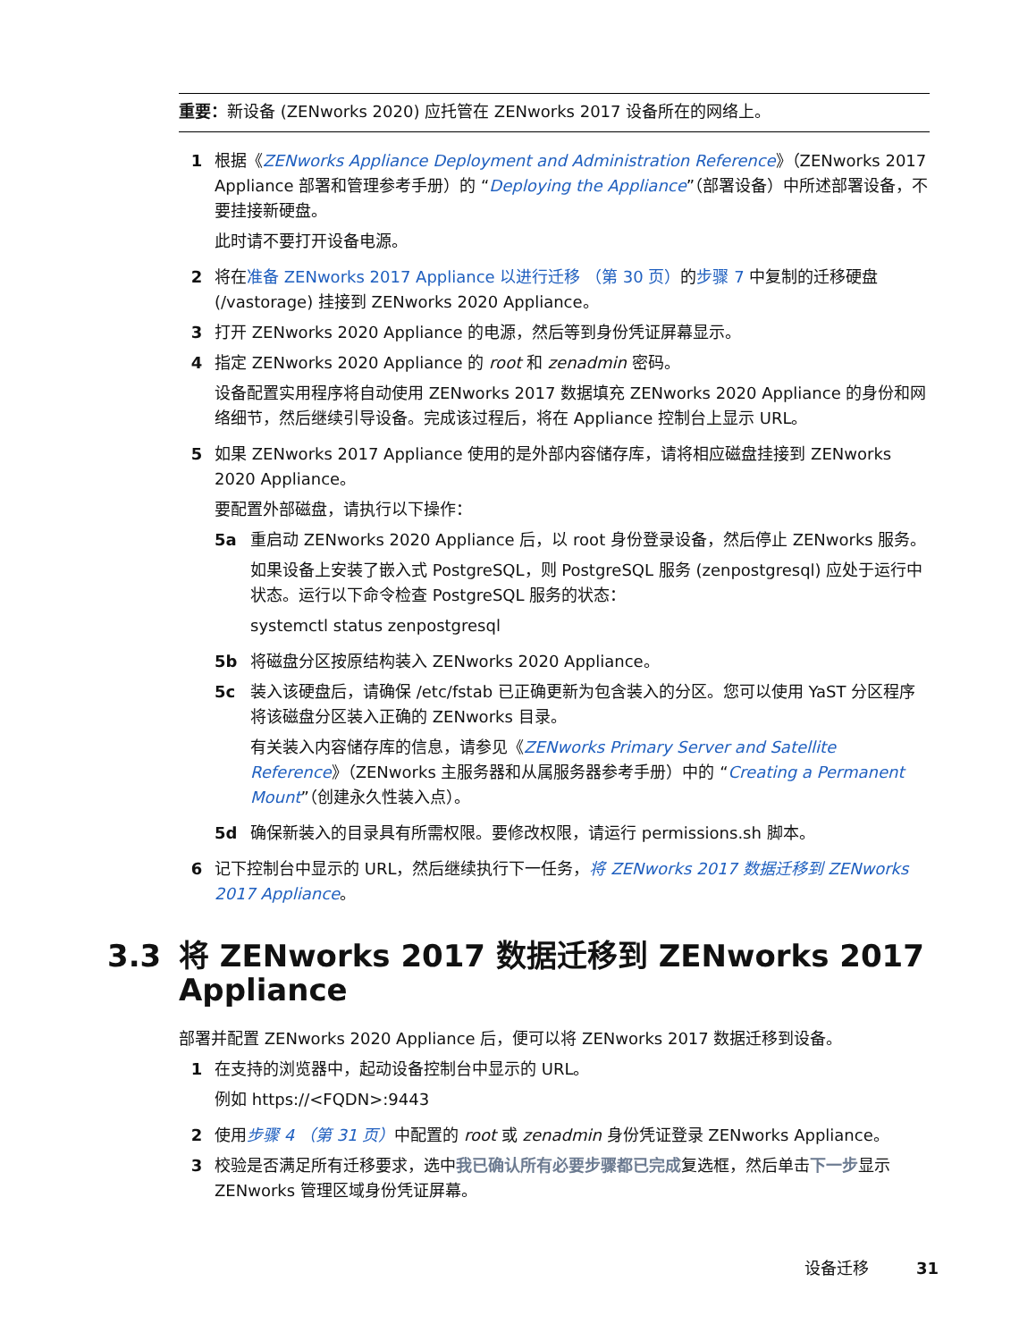重要：新设备 (ZENworks 2020) 应托管在 ZENworks 2017 设备所在的网络上。
1 根据《ZENworks Appliance Deployment and Administration Reference》（ZENworks 2017 Appliance 部署和管理参考手册）的 “Deploying the Appliance”（部署设备）中所述部署设备，不要挂接新硬盘。
此时请不要打开设备电源。
2 将在准备 ZENworks 2017 Appliance 以进行迁移 （第 30 页）的步骤 7 中复制的迁移硬盘 (/vastorage) 挂接到 ZENworks 2020 Appliance。
3 打开 ZENworks 2020 Appliance 的电源，然后等到身份凭证屏幕显示。
4 指定 ZENworks 2020 Appliance 的 root 和 zenadmin 密码。
设备配置实用程序将自动使用 ZENworks 2017 数据填充 ZENworks 2020 Appliance 的身份和网络细节，然后继续引导设备。完成该过程后，将在 Appliance 控制台上显示 URL。
5 如果 ZENworks 2017 Appliance 使用的是外部内容储存库，请将相应磁盘挂接到 ZENworks 2020 Appliance。
要配置外部磁盘，请执行以下操作：
5a 重启动 ZENworks 2020 Appliance 后，以 root 身份登录设备，然后停止 ZENworks 服务。
如果设备上安装了嵌入式 PostgreSQL，则 PostgreSQL 服务 (zenpostgresql) 应处于运行中状态。运行以下命令检查 PostgreSQL 服务的状态：
systemctl status zenpostgresql
5b 将磁盘分区按原结构装入 ZENworks 2020 Appliance。
5c 装入该硬盘后，请确保 /etc/fstab 已正确更新为包含装入的分区。您可以使用 YaST 分区程序将该磁盘分区装入正确的 ZENworks 目录。
有关装入内容储存库的信息，请参见《ZENworks Primary Server and Satellite Reference》（ZENworks 主服务器和从属服务器参考手册）中的 “Creating a Permanent Mount”（创建永久性装入点）。
5d 确保新装入的目录具有所需权限。要修改权限，请运行 permissions.sh 脚本。
6 记下控制台中显示的 URL，然后继续执行下一任务，将 ZENworks 2017 数据迁移到 ZENworks 2017 Appliance。
3.3 将 ZENworks 2017 数据迁移到 ZENworks 2017 Appliance
部署并配置 ZENworks 2020 Appliance 后，便可以将 ZENworks 2017 数据迁移到设备。
1 在支持的浏览器中，起动设备控制台中显示的 URL。
例如 https://<FQDN>:9443
2 使用步骤 4 （第 31 页）中配置的 root 或 zenadmin 身份凭证登录 ZENworks Appliance。
3 校验是否满足所有迁移要求，选中我已确认所有必要步骤都已完成复选框，然后单击下一步显示 ZENworks 管理区域身份凭证屏幕。
设备迁移 31